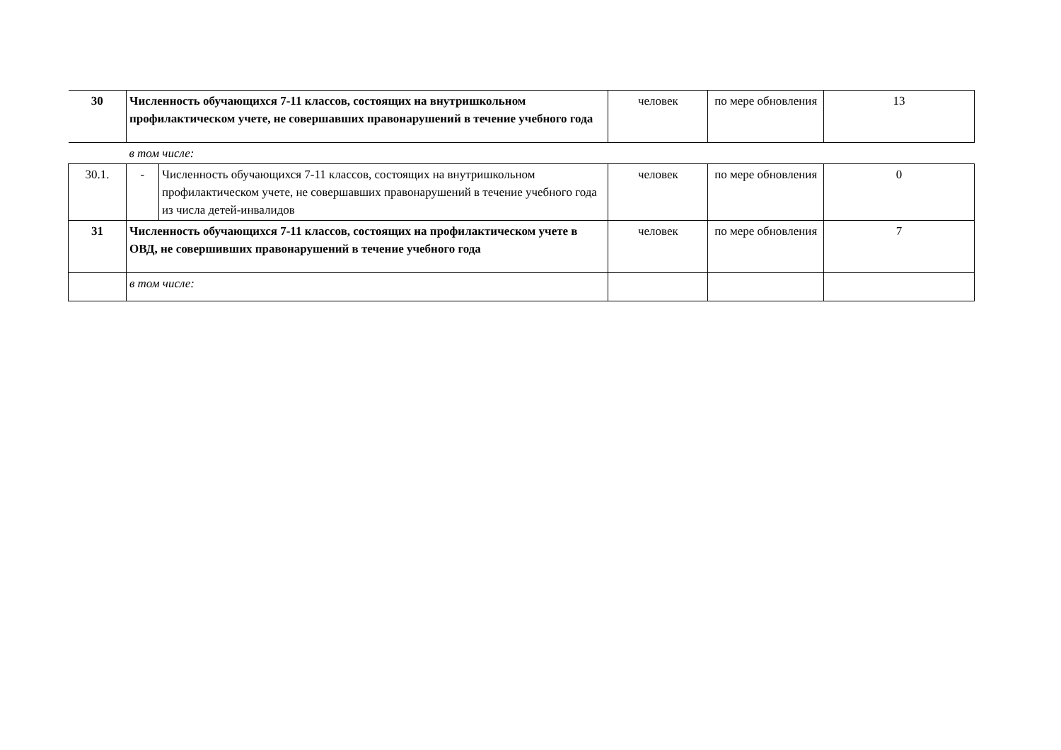| 30 | Численность обучающихся 7-11 классов, состоящих на внутришкольном профилактическом учете, не совершавших правонарушений в течение учебного года | | человек | по мере обновления | 13 |
| | в том числе: | | | | |
| 30.1. | - | Численность обучающихся 7-11 классов, состоящих на внутришкольном профилактическом учете, не совершавших правонарушений в течение учебного года из числа детей-инвалидов | человек | по мере обновления | 0 |
| 31 | Численность обучающихся 7-11 классов, состоящих на профилактическом учете в ОВД, не совершивших правонарушений в течение учебного года | | человек | по мере обновления | 7 |
| | в том числе: | | | | |